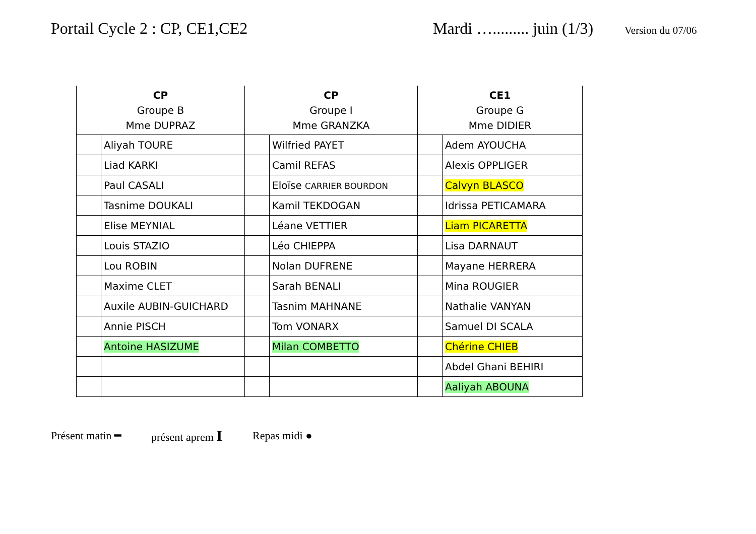Portail Cycle 2 : CP, CE1,CE2 Mardi …......... juin (1/3) Version du 07/06
| CP Groupe B Mme DUPRAZ | | CP Groupe I Mme GRANZKA | | CE1 Groupe G Mme DIDIER | |
| --- | --- | --- | --- | --- | --- |
| | Aliyah TOURE | | Wilfried PAYET | | Adem AYOUCHA |
| | Liad KARKI | | Camil REFAS | | Alexis OPPLIGER |
| | Paul CASALI | | Eloïse CARRIER BOURDON | | Calvyn BLASCO |
| | Tasnime DOUKALI | | Kamil TEKDOGAN | | Idrissa PETICAMARA |
| | Elise MEYNIAL | | Léane VETTIER | | Liam PICARETTA |
| | Louis STAZIO | | Léo CHIEPPA | | Lisa DARNAUT |
| | Lou ROBIN | | Nolan DUFRENE | | Mayane HERRERA |
| | Maxime CLET | | Sarah BENALI | | Mina ROUGIER |
| | Auxile AUBIN-GUICHARD | | Tasnim MAHNANE | | Nathalie VANYAN |
| | Annie PISCH | | Tom VONARX | | Samuel DI SCALA |
| | Antoine HASIZUME | | Milan COMBETTO | | Chérine CHIEB |
| | | | | | Abdel Ghani BEHIRI |
| | | | | | Aaliyah ABOUNA |
Présent matin ━ présent aprem I Repas midi ●